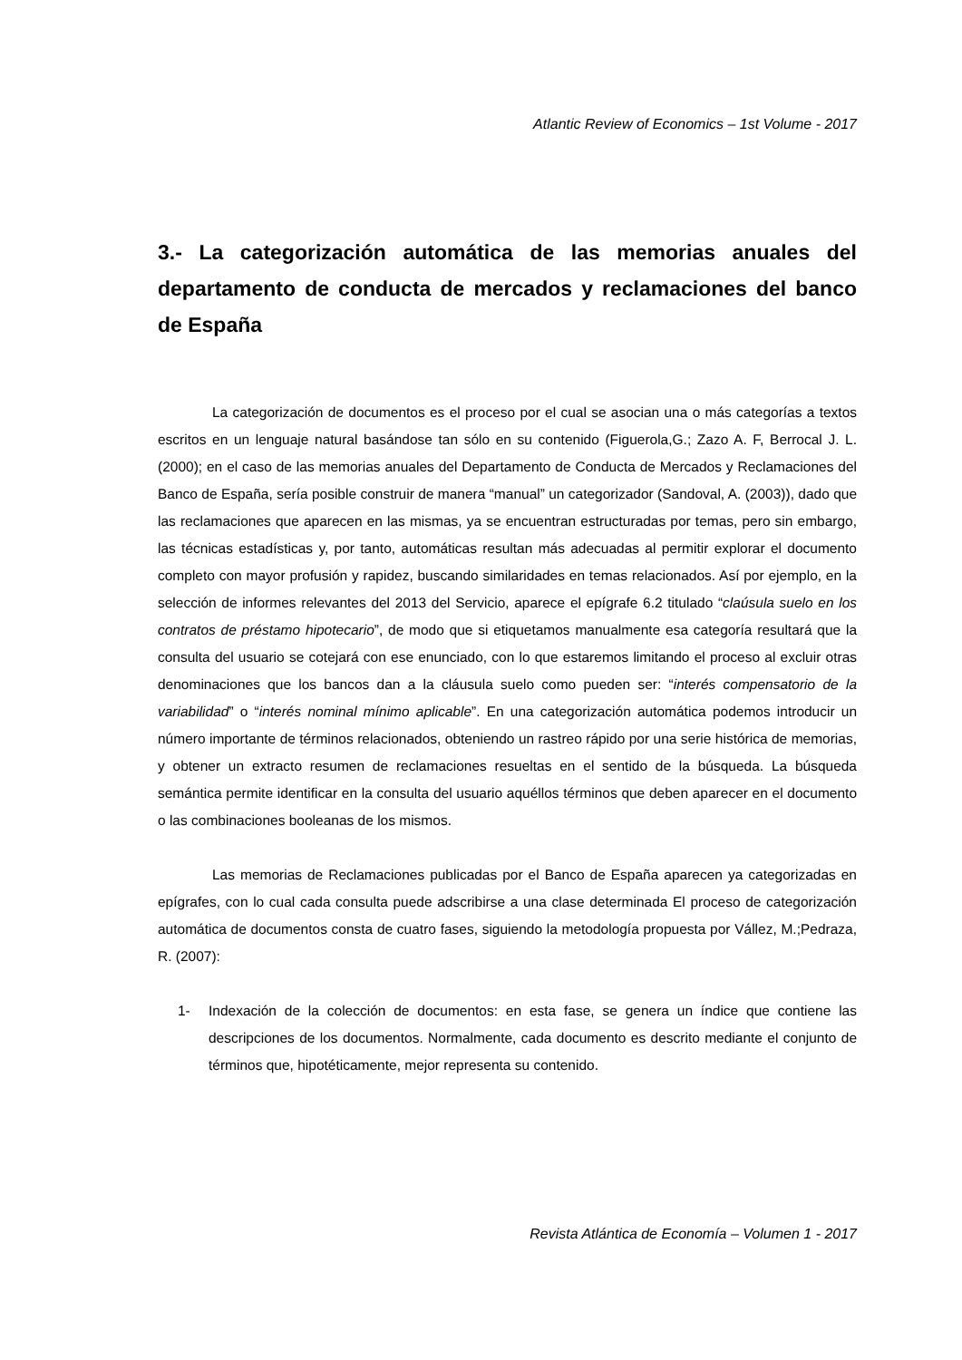Atlantic Review of Economics – 1st Volume - 2017
3.- La categorización automática de las memorias anuales del departamento de conducta de mercados y reclamaciones del banco de España
La categorización de documentos es el proceso por el cual se asocian una o más categorías a textos escritos en un lenguaje natural basándose tan sólo en su contenido (Figuerola,G.; Zazo A. F, Berrocal J. L.(2000); en el caso de las memorias anuales del Departamento de Conducta de Mercados y Reclamaciones del Banco de España, sería posible construir de manera “manual” un categorizador (Sandoval, A. (2003)), dado que las reclamaciones que aparecen en las mismas, ya se encuentran estructuradas por temas, pero sin embargo, las técnicas estadísticas y, por tanto, automáticas resultan más adecuadas al permitir explorar el documento completo con mayor profusión y rapidez, buscando similaridades en temas relacionados. Así por ejemplo, en la selección de informes relevantes del 2013 del Servicio, aparece el epígrafe 6.2 titulado “claúsula suelo en los contratos de préstamo hipotecario”, de modo que si etiquetamos manualmente esa categoría resultará que la consulta del usuario se cotejará con ese enunciado, con lo que estaremos limitando el proceso al excluir otras denominaciones que los bancos dan a la cláusula suelo como pueden ser: “interés compensatorio de la variabilidad” o “interés nominal mínimo aplicable”. En una categorización automática podemos introducir un número importante de términos relacionados, obteniendo un rastreo rápido por una serie histórica de memorias, y obtener un extracto resumen de reclamaciones resueltas en el sentido de la búsqueda. La búsqueda semántica permite identificar en la consulta del usuario aquéllos términos que deben aparecer en el documento o las combinaciones booleanas de los mismos.
Las memorias de Reclamaciones publicadas por el Banco de España aparecen ya categorizadas en epígrafes, con lo cual cada consulta puede adscribirse a una clase determinada El proceso de categorización automática de documentos consta de cuatro fases, siguiendo la metodología propuesta por Vállez, M.;Pedraza, R. (2007):
1- Indexación de la colección de documentos: en esta fase, se genera un índice que contiene las descripciones de los documentos. Normalmente, cada documento es descrito mediante el conjunto de términos que, hipotéticamente, mejor representa su contenido.
Revista Atlántica de Economía – Volumen 1 - 2017